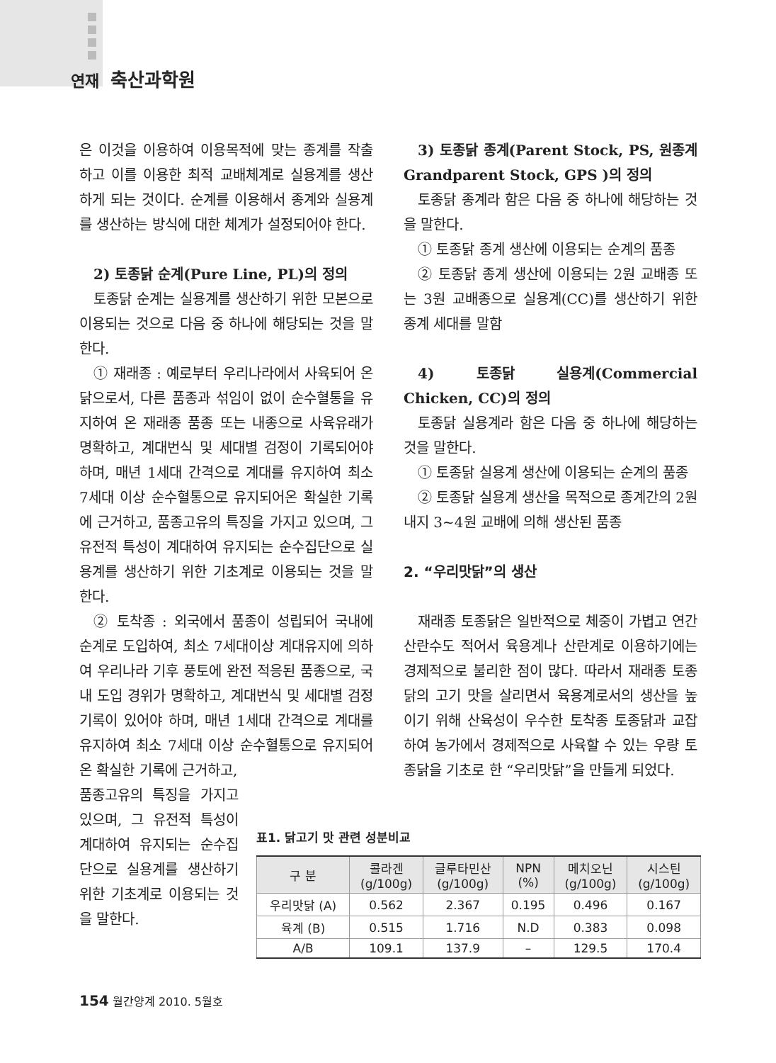연재 축산과학원
은 이것을 이용하여 이용목적에 맞는 종계를 작출하고 이를 이용한 최적 교배체계로 실용계를 생산하게 되는 것이다. 순계를 이용해서 종계와 실용계를 생산하는 방식에 대한 체계가 설정되어야 한다.
2) 토종닭 순계(Pure Line, PL)의 정의
토종닭 순계는 실용계를 생산하기 위한 모본으로 이용되는 것으로 다음 중 하나에 해당되는 것을 말한다.
① 재래종 : 예로부터 우리나라에서 사육되어 온 닭으로서, 다른 품종과 섞임이 없이 순수혈통을 유지하여 온 재래종 품종 또는 내종으로 사육유래가 명확하고, 계대번식 및 세대별 검정이 기록되어야 하며, 매년 1세대 간격으로 계대를 유지하여 최소 7세대 이상 순수혈통으로 유지되어온 확실한 기록에 근거하고, 품종고유의 특징을 가지고 있으며, 그 유전적 특성이 계대하여 유지되는 순수집단으로 실용계를 생산하기 위한 기초계로 이용되는 것을 말한다.
② 토착종 : 외국에서 품종이 성립되어 국내에 순계로 도입하여, 최소 7세대이상 계대유지에 의하여 우리나라 기후 풍토에 완전 적응된 품종으로, 국내 도입 경위가 명확하고, 계대번식 및 세대별 검정기록이 있어야 하며, 매년 1세대 간격으로 계대를 유지하여 최소 7세대 이상 순수혈통으로 유지되어온 확실한 기록에 근거하고,
품종고유의 특징을 가지고 있으며, 그 유전적 특성이 계대하여 유지되는 순수집단으로 실용계를 생산하기 위한 기초계로 이용되는 것을 말한다.
3) 토종닭 종계(Parent Stock, PS, 원종계 Grandparent Stock, GPS )의 정의
토종닭 종계라 함은 다음 중 하나에 해당하는 것을 말한다.
① 토종닭 종계 생산에 이용되는 순계의 품종
② 토종닭 종계 생산에 이용되는 2원 교배종 또는 3원 교배종으로 실용계(CC)를 생산하기 위한 종계 세대를 말함
4) 토종닭 실용계(Commercial Chicken, CC)의 정의
토종닭 실용계라 함은 다음 중 하나에 해당하는 것을 말한다.
① 토종닭 실용계 생산에 이용되는 순계의 품종
② 토종닭 실용계 생산을 목적으로 종계간의 2원 내지 3~4원 교배에 의해 생산된 품종
2. “우리맛닭”의 생산
재래종 토종닭은 일반적으로 체중이 가볍고 연간 산란수도 적어서 육용계나 산란계로 이용하기에는 경제적으로 불리한 점이 많다. 따라서 재래종 토종닭의 고기 맛을 살리면서 육용계로서의 생산을 높이기 위해 산육성이 우수한 토착종 토종닭과 교잡하여 농가에서 경제적으로 사육할 수 있는 우량 토종닭을 기초로 한 “우리맛닭”을 만들게 되었다.
표1. 닭고기 맛 관련 성분비교
| 구 분 | 콜라겐 (g/100g) | 글루타민산 (g/100g) | NPN (%) | 메치오닌 (g/100g) | 시스틴 (g/100g) |
| --- | --- | --- | --- | --- | --- |
| 우리맛닭 (A) | 0.562 | 2.367 | 0.195 | 0.496 | 0.167 |
| 육계 (B) | 0.515 | 1.716 | N.D | 0.383 | 0.098 |
| A/B | 109.1 | 137.9 | – | 129.5 | 170.4 |
154 월간양계 2010. 5월호